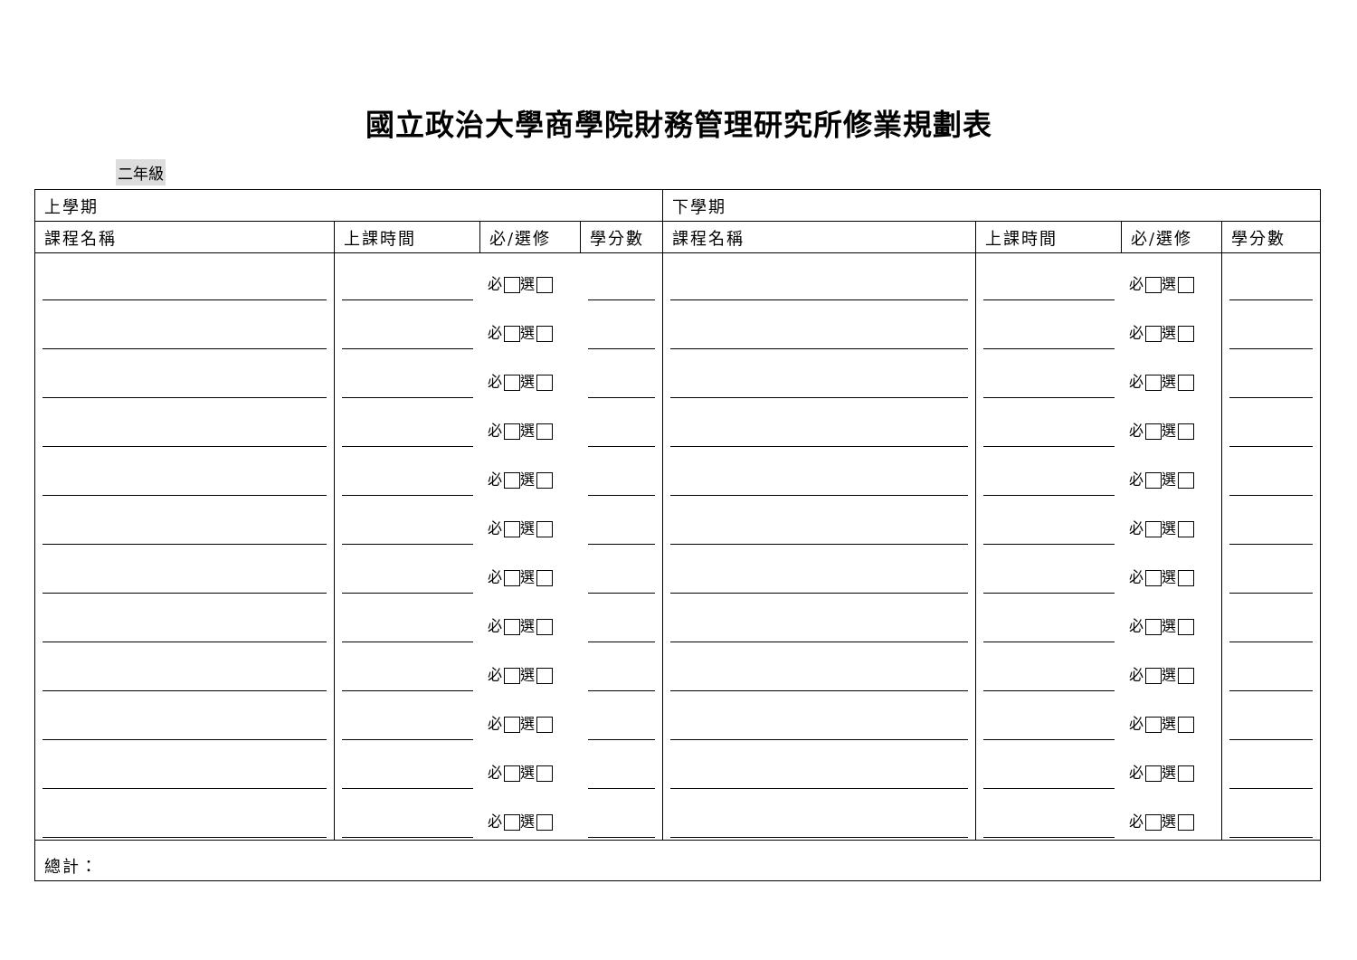國立政治大學商學院財務管理研究所修業規劃表
二年級
| 上學期 | | | | 下學期 | | | |
| --- | --- | --- | --- | --- | --- | --- | --- |
| 課程名稱 | 上課時間 | 必/選修 | 學分數 | 課程名稱 | 上課時間 | 必/選修 | 學分數 |
| | | 必 選 | | | | 必 選 | |
| | | 必 選 | | | | 必 選 | |
| | | 必 選 | | | | 必 選 | |
| | | 必 選 | | | | 必 選 | |
| | | 必 選 | | | | 必 選 | |
| | | 必 選 | | | | 必 選 | |
| | | 必 選 | | | | 必 選 | |
| | | 必 選 | | | | 必 選 | |
| | | 必 選 | | | | 必 選 | |
| | | 必 選 | | | | 必 選 | |
| | | 必 選 | | | | 必 選 | |
| | | 必 選 | | | | 必 選 | |
| 總計： | | | | | | | |